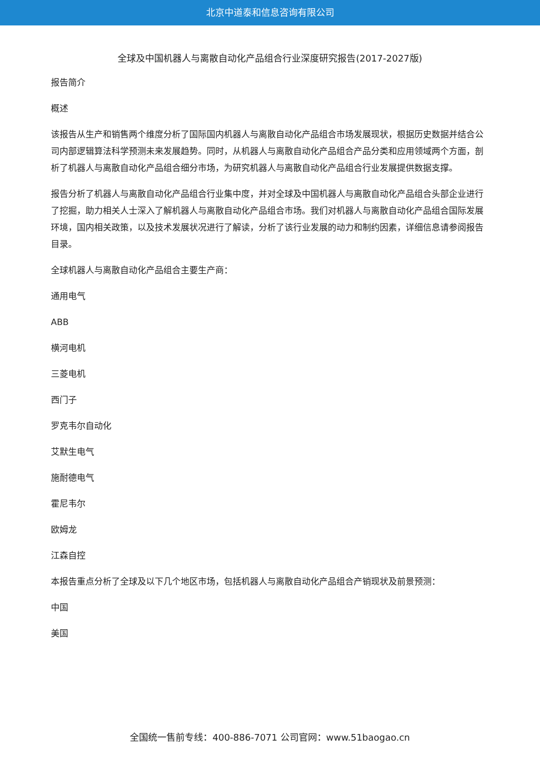北京中道泰和信息咨询有限公司
全球及中国机器人与离散自动化产品组合行业深度研究报告(2017-2027版)
报告简介
概述
该报告从生产和销售两个维度分析了国际国内机器人与离散自动化产品组合市场发展现状，根据历史数据并结合公司内部逻辑算法科学预测未来发展趋势。同时，从机器人与离散自动化产品组合产品分类和应用领域两个方面，剖析了机器人与离散自动化产品组合细分市场，为研究机器人与离散自动化产品组合行业发展提供数据支撑。
报告分析了机器人与离散自动化产品组合行业集中度，并对全球及中国机器人与离散自动化产品组合头部企业进行了挖掘，助力相关人士深入了解机器人与离散自动化产品组合市场。我们对机器人与离散自动化产品组合国际发展环境，国内相关政策，以及技术发展状况进行了解读，分析了该行业发展的动力和制约因素，详细信息请参阅报告目录。
全球机器人与离散自动化产品组合主要生产商：
通用电气
ABB
横河电机
三菱电机
西门子
罗克韦尔自动化
艾默生电气
施耐德电气
霍尼韦尔
欧姆龙
江森自控
本报告重点分析了全球及以下几个地区市场，包括机器人与离散自动化产品组合产销现状及前景预测：
中国
美国
全国统一售前专线：400-886-7071 公司官网：www.51baogao.cn